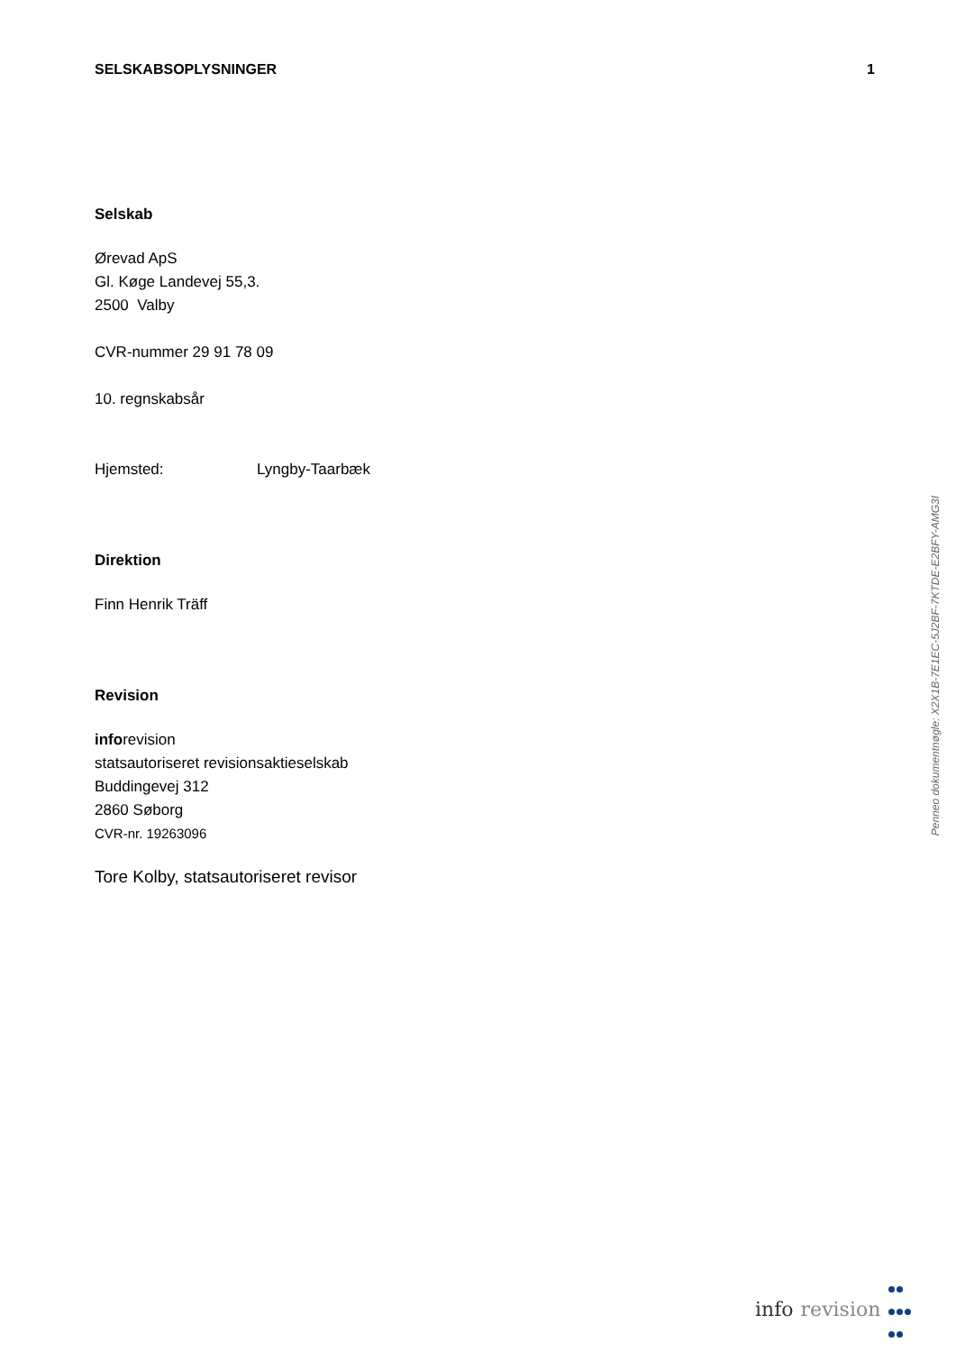SELSKABSOPLYSNINGER 1
Selskab
Ørevad ApS
Gl. Køge Landevej 55,3.
2500 Valby
CVR-nummer 29 91 78 09
10. regnskabsår
Hjemsted: Lyngby-Taarbæk
Direktion
Finn Henrik Träff
Revision
inforevision
statsautoriseret revisionsaktieselskab
Buddingevej 312
2860 Søborg
CVR-nr. 19263096
Tore Kolby, statsautoriseret revisor
Penneo dokumentnøgle: X2X1B-7E1EC-5J2BF-7KTDE-E2BFY-AMG3I
info revision